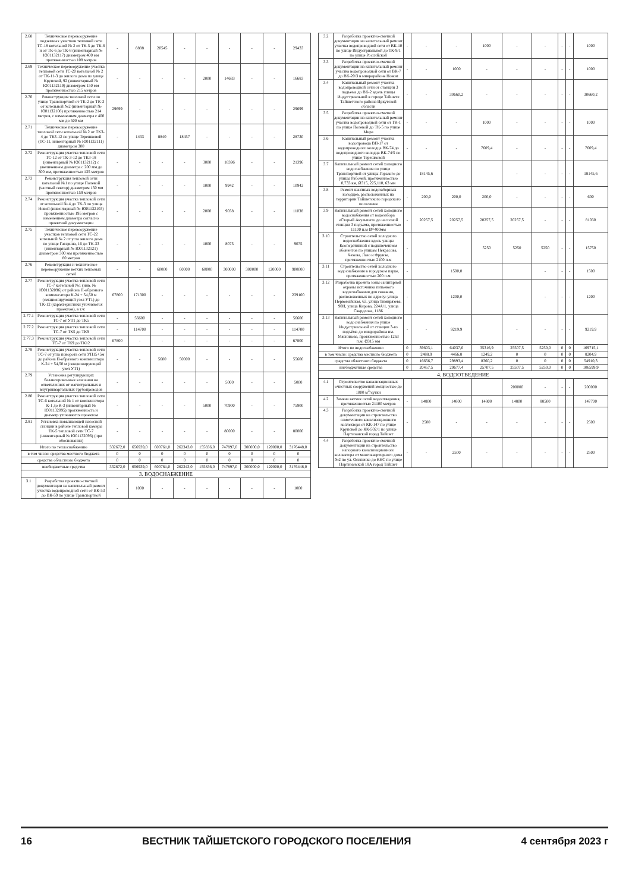| 2.68 | Техническое перевооружение подземных участков тепловой сети ТС-18 котельной № 2 от ТК-5 до ТК-6 и от ТК-6 до ТК-8 (инвентарный № Ю01132117) диаметром 400 мм протяженностью 108 метров | - | 8888 | 20545 | - | - | - | - | - | 29433 |
| 2.69 | Техническое перевооружение участка тепловой сети ТС-20 котельной № 2 от ТК-11-3 до жилого дома по улице Крупской, 92 (инвентарный № Ю01132119) диаметром 150 мм протяженностью 215 метров | - | - | - | - | 2000 | 14683 | - | - | 16683 |
| 2.70 | Реконструкция тепловой сети по улице Транспортной от ТК-2 до ТК-3 от котельной №2 (инвентарный № Ю01132108) протяженностью 214 метров, с изменением диаметра с 400 мм до 500 мм | 29699 | - | - | - | - | - | - | - | 29699 |
| 2.71 | Техническое перевооружение тепловой сети котельной № 2 от ТК3-4 до ТК3-12 по улице Терешковой (ТС-11, инвентарный № Ю01132111) диаметром 300 | - | 1433 | 8840 | 18457 | - | - | - | - | 28730 |
| 2.72 | Реконструкция участка тепловой сети ТС-12 от ТК-3-12 до ТК3-18 (инвентарный № Ю01132112) с увеличением диаметра с 200 мм до 300 мм, протяженностью 135 метров | - | - | - | - | 3000 | 18396 | - | - | 21396 |
| 2.73 | Реконструкция тепловой сети котельной №1 по улице Полевой (частный сектор) диаметром 150 мм протяженностью 159 метров | - | - | - | - | 1000 | 9942 | - | - | 10942 |
| 2.74 | Реконструкция участка тепловой сети от котельной № 4 до ТК-3 по улице Новой (инвентарный № Ю01132103) протяженностью 195 метров с изменением диаметра согласно проектной документации | - | - | - | - | 2000 | 9038 | - | - | 11038 |
| 2.75 | Техническое перевооружение участков тепловой сети ТС-22 котельной № 2 от угла жилого дома по улице Гагарина, 16 до ТК-33 (инвентарный № Ю01132121) диаметром 300 мм протяженностью 80 метров | - | - | - | - | 1000 | 8075 | - | - | 9075 |
| 2.76 | Реконструкция и техническое перевооружение ветхих тепловых сетей | - | - | 60000 | 60000 | 60000 | 300000 | 300000 | 120000 | 900000 |
| 2.77 | Реконструкция участка тепловой сети ТС-7 котельной №1 (инв. № Ю01132096) от района П-образного компенсатора К-24 + 54,50 м (секционирующий узел УТ1) до ТК-12 (характеристики уточняются проектом), в т.ч: | 67800 | 171300 | - | - | - | - | - | - | 239100 |
| 2.77.1 | Реконструкция участка тепловой сети ТС-7 от УТ1 до ТК5 | - | 56600 | - | - | - | - | - | - | 56600 |
| 2.77.2 | Реконструкция участка тепловой сети ТС-7 от ТК5 до ТК9 | - | 114700 | - | - | - | - | - | - | 114700 |
| 2.77.3 | Реконструкция участка тепловой сети ТС-7 от ТК9 до ТК12 | 67800 | - | - | - | - | - | - | - | 67800 |
| 2.78 | Реконструкция участка тепловой сети ТС-7 от угла поворота сети УП15+5м до района П-образного компенсатора К-24 + 54,50 м (секционирующий узел УТ1) | - | - | 5600 | 50000 | - | - | - | - | 55600 |
| 2.79 | Установка регулирующих балансировочных клапанов на ответвлениях от магистральных и внутриквартальных трубопроводов | - | - | - | - | - | 5000 | - | - | 5000 |
| 2.80 | Реконструкция участка тепловой сети ТС-6 котельной № 1 от компенсатора К-1 до К-3 (инвентарный № Ю01132095) протяженность и диаметр уточняются проектом | - | - | - | - | 5000 | 70900 | - | - | 75900 |
| 2.81 | Установка повышающей насосной станции в районе тепловой камеры ТК-5 тепловой сети ТС-7 (инвентарный № Ю01132096) (при обосновании) | - | - | - | - | - | 80000 | - | - | 80000 |
| Итого по теплоснабжению | | 332672,0 | 656939,0 | 600761,0 | 262343,0 | 155836,0 | 747897,0 | 300000,0 | 120000,0 | 3176448,0 |
| в том числе: средства местного бюджета | | 0 | 0 | 0 | 0 | 0 | 0 | 0 | 0 | 0 |
| средства областного бюджета | | 0 | 0 | 0 | 0 | 0 | 0 | 0 | 0 | 0 |
| внебюджетные средства | | 332672,0 | 656939,0 | 600761,0 | 262343,0 | 155836,0 | 747897,0 | 300000,0 | 120000,0 | 3176448,0 |
| 3. ВОДОСНАБЖЕНИЕ | | | | | | | | | | |
| 3.1 | Разработка проектно-сметной документации на капитальный ремонт участка водопроводной сети от ВК-53 до ВК-59 по улице Транспортной | - | 1000 | - | - | - | - | - | - | 1000 |
| 3.2 | Разработка проектно-сметной документации на капитальный ремонт участка водопроводной сети от ВК-10 по улице Индустриальной до ТК-9/1 по улице Российской | - | - | - | 1000 | - | - | - | - | 1000 |
| 3.3 | Разработка проектно-сметной документации на капитальный ремонт участка водопроводной сети от ВК-7 до ВК-20/3 в микрорайоне Новом | - | - | 1000 | - | - | - | - | - | 1000 |
| 3.4 | Капитальный ремонт участка водопроводной сети от станции 3 подъема до ВК-2 вдоль улицы Индустриальной в городе Тайшете Тайшетского района Иркутской области | - | - | 30660,2 | - | - | - | - | - | 30660,2 |
| 3.5 | Разработка проектно-сметной документации на капитальный ремонт участка водопроводной сети от ТК-1 по улице Полевой до ТК-5 по улице Мира | - | - | - | 1000 | - | - | - | - | 1000 |
| 3.6 | Капитальный ремонт участка водопровода ВП-17 от водопроводного колодца ВК-74 до водопроводного колодца ВК-74/5 по улице Терешковой | - | - | - | 7609,4 | - | - | - | - | 7609,4 |
| 3.7 | Капитальный ремонт сетей холодного водоснабжения по улице Транспортной от улицы Горького до улицы Рабочей, протяженностью 0,733 км, Ø315, 225,110, 63 мм | | 18145,6 | | | - | - | - | - | 18145,6 |
| 3.8 | Ремонт шахтных водозаборных колодцев, расположенных на территории Тайшетского городского поселения | - | 200,0 | 200,0 | 200,0 | - | - | - | - | 600 |
| 3.9 | Капитальный ремонт сетей холодного водоснабжения от водозабора «Старый Акульшет» до насосной станции 3 подъема, протяженностью 11100 п.м Ø=400мм | - | 20257,5 | 20257,5 | 20257,5 | 20257,5 | - | - | - | 81030 |
| 3.10 | Строительство сетей холодного водоснабжения вдоль улицы Кооперативной с подключением абонентов по улицам Некрасова, Чехова, Лазо и Фрунзе, протяженностью 2100 п.м | - | | | 5250 | 5250 | 5250 | - | - | 15750 |
| 3.11 | Строительство сетей холодного водоснабжения в городском парке, протяженностью 200 п.м | - | | 1500,0 | | | - | - | - | 1500 |
| 3.12 | Разработка проекта зоны санитарной охраны источника питьевого водоснабжения для скважин, расположенных по адресу: улица Первомайская, 63, улица Тимирязева, 90Н, улица Кирова, 224А/1, улица Свердлова, 118Б | - | | 1200,0 | | | - | - | - | 1200 |
| 3.13 | Капитальный ремонт сетей холодного водоснабжения по улице Индустриальной от станции 3-го подъёма до микрорайона им. Мясникова, протяженностью 1263 п.м. Ø315 мм | - | - | 9219,9 | | - | - | - | - | 9219,9 |
| Итого по водоснабжению | | 0 | 39603,1 | 64037,6 | 35316,9 | 25507,5 | 5250,0 | 0 | 0 | 169715,1 |
| в том числе: средства местного бюджета | | 0 | 2488,9 | 4466,8 | 1249,2 | 0 | 0 | 0 | 0 | 8204,9 |
| средства областного бюджета | | 0 | 16656,7 | 29893,4 | 8360,2 | 0 | 0 | 0 | 0 | 54910,3 |
| внебюджетные средства | | 0 | 20457,5 | 29677,4 | 25707,5 | 25507,5 | 5250,0 | 0 | 0 | 106599,9 |
| 4. ВОДООТВЕДЕНИЕ | | | | | | | | | | |
| 4.1 | Строительство канализационных очистных сооружений мощностью до 1000 м<sup>3</sup>/сутки | | | | | 200000 | - | - | - | 200000 |
| 4.2 | Замена ветхих сетей водоотведения, протяженностью 21100 метров | - | 14800 | 14800 | 14800 | 14800 | 88500 | | | 147700 |
| 4.3 | Разработка проектно-сметной документации на строительство самотечного канализационного коллектора от КК-147 по улице Крупской до КК-502/1 по улице Партизанской город Тайшет | - | 2500 | - | - | - | - | - | - | 2500 |
| 4.4 | Разработка проектно-сметной документации на строительство напорного канализационного коллектора от многоквартирного дома №2 по ул. Осипенко до КНС по улице Партизанской 18А город Тайшет | - | - | 2500 | - | - | - | - | - | 2500 |
16 ВЕСТНИК ТАЙШЕТСКОГО ГОРОДСКОГО ПОСЕЛЕНИЯ 4 сентября 2023 г